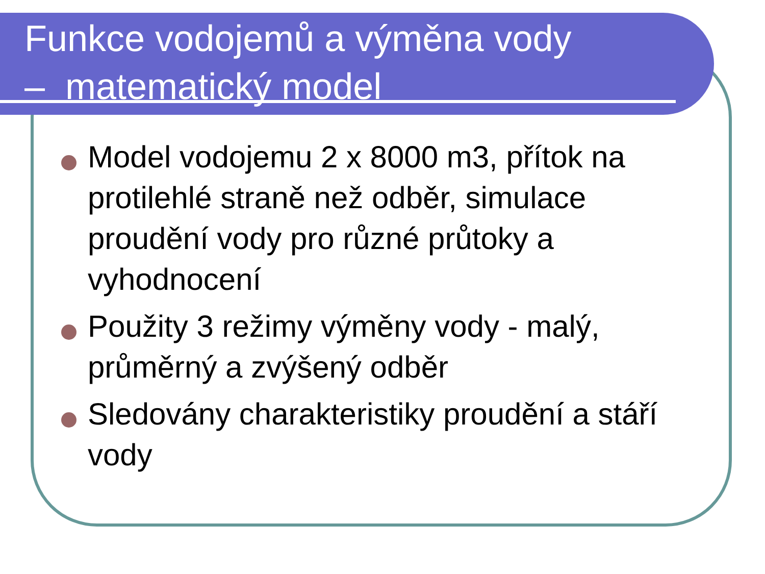Funkce vodojemů a výměna vody
– matematický model
Model vodojemu 2 x 8000 m3, přítok na protilehlé straně než odběr, simulace proudění vody pro různé průtoky a vyhodnocení
Použity 3 režimy výměny vody - malý, průměrný a zvýšený odběr
Sledovány charakteristiky proudění a stáří vody